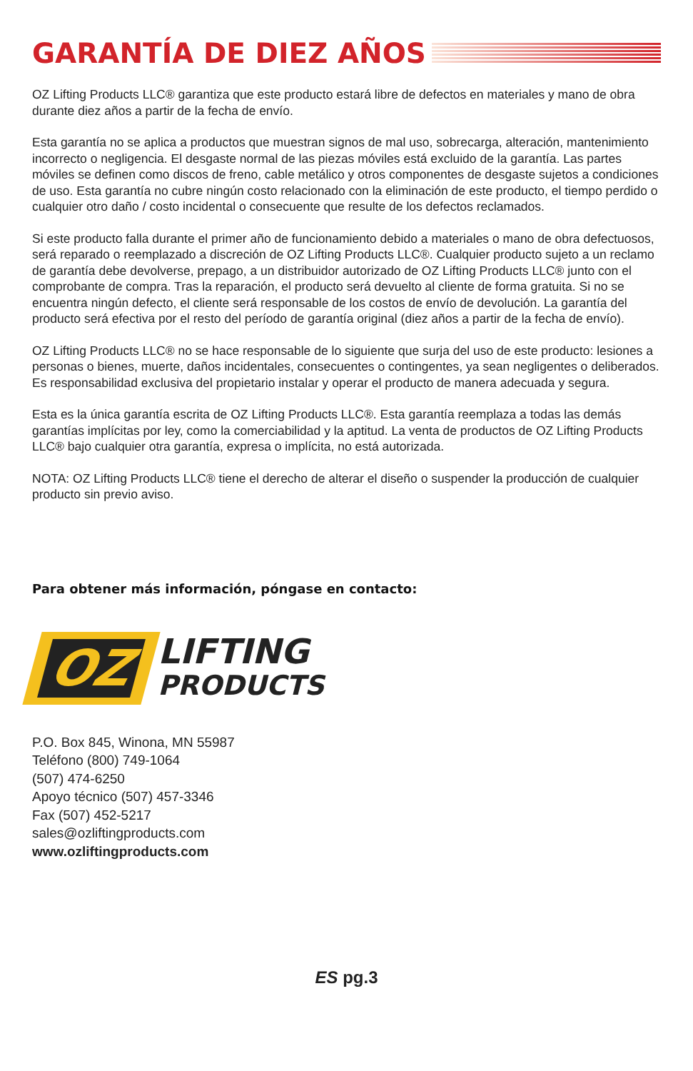GARANTÍA DE DIEZ AÑOS
OZ Lifting Products LLC® garantiza que este producto estará libre de defectos en materiales y mano de obra durante diez años a partir de la fecha de envío.
Esta garantía no se aplica a productos que muestran signos de mal uso, sobrecarga, alteración, mantenimiento incorrecto o negligencia. El desgaste normal de las piezas móviles está excluido de la garantía. Las partes móviles se definen como discos de freno, cable metálico y otros componentes de desgaste sujetos a condiciones de uso. Esta garantía no cubre ningún costo relacionado con la eliminación de este producto, el tiempo perdido o cualquier otro daño / costo incidental o consecuente que resulte de los defectos reclamados.
Si este producto falla durante el primer año de funcionamiento debido a materiales o mano de obra defectuosos, será reparado o reemplazado a discreción de OZ Lifting Products LLC®. Cualquier producto sujeto a un reclamo de garantía debe devolverse, prepago, a un distribuidor autorizado de OZ Lifting Products LLC® junto con el comprobante de compra. Tras la reparación, el producto será devuelto al cliente de forma gratuita. Si no se encuentra ningún defecto, el cliente será responsable de los costos de envío de devolución. La garantía del producto será efectiva por el resto del período de garantía original (diez años a partir de la fecha de envío).
OZ Lifting Products LLC® no se hace responsable de lo siguiente que surja del uso de este producto: lesiones a personas o bienes, muerte, daños incidentales, consecuentes o contingentes, ya sean negligentes o deliberados. Es responsabilidad exclusiva del propietario instalar y operar el producto de manera adecuada y segura.
Esta es la única garantía escrita de OZ Lifting Products LLC®. Esta garantía reemplaza a todas las demás garantías implícitas por ley, como la comerciabilidad y la aptitud. La venta de productos de OZ Lifting Products LLC® bajo cualquier otra garantía, expresa o implícita, no está autorizada.
NOTA: OZ Lifting Products LLC® tiene el derecho de alterar el diseño o suspender la producción de cualquier producto sin previo aviso.
Para obtener más información, póngase en contacto:
OZ
LIFTING
PRODUCTS
P.O. Box 845, Winona, MN 55987
Teléfono (800) 749-1064
(507) 474-6250
Apoyo técnico (507) 457-3346
Fax (507) 452-5217
sales@ozliftingproducts.com
www.ozliftingproducts.com
ES pg.3